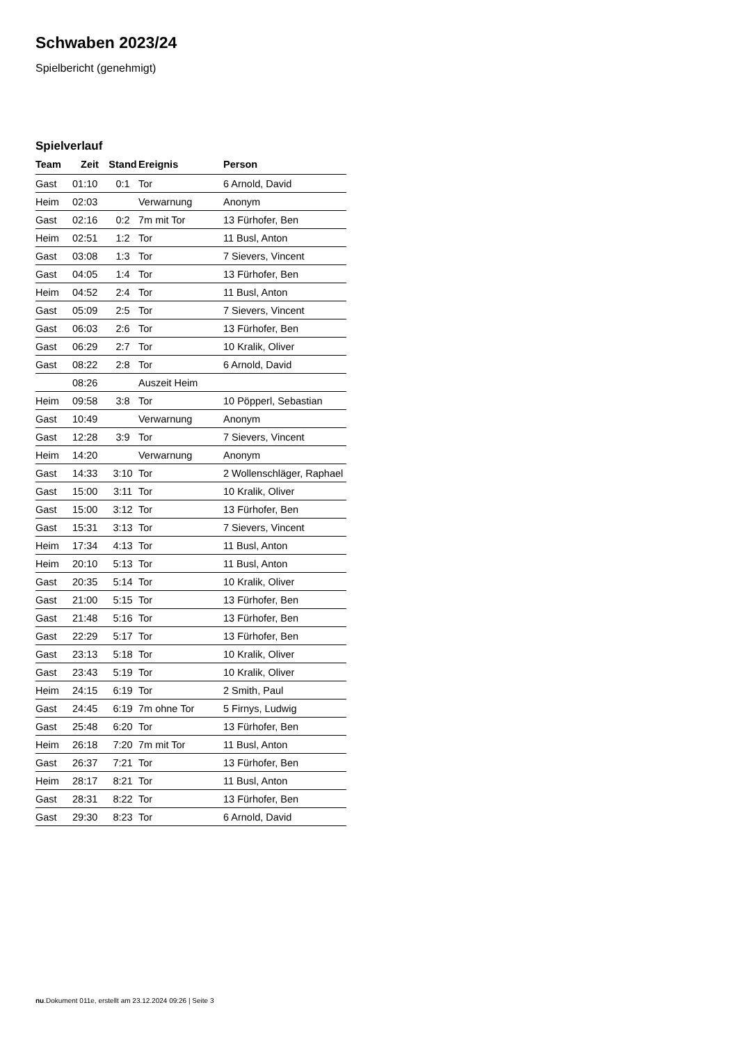Schwaben 2023/24
Spielbericht (genehmigt)
Spielverlauf
| Team | Zeit | Stand | Ereignis | Person |
| --- | --- | --- | --- | --- |
| Gast | 01:10 | 0:1 | Tor | 6 Arnold, David |
| Heim | 02:03 | | Verwarnung | Anonym |
| Gast | 02:16 | 0:2 | 7m mit Tor | 13 Fürhofer, Ben |
| Heim | 02:51 | 1:2 | Tor | 11 Busl, Anton |
| Gast | 03:08 | 1:3 | Tor | 7 Sievers, Vincent |
| Gast | 04:05 | 1:4 | Tor | 13 Fürhofer, Ben |
| Heim | 04:52 | 2:4 | Tor | 11 Busl, Anton |
| Gast | 05:09 | 2:5 | Tor | 7 Sievers, Vincent |
| Gast | 06:03 | 2:6 | Tor | 13 Fürhofer, Ben |
| Gast | 06:29 | 2:7 | Tor | 10 Kralik, Oliver |
| Gast | 08:22 | 2:8 | Tor | 6 Arnold, David |
| | 08:26 | | Auszeit Heim | |
| Heim | 09:58 | 3:8 | Tor | 10 Pöpperl, Sebastian |
| Gast | 10:49 | | Verwarnung | Anonym |
| Gast | 12:28 | 3:9 | Tor | 7 Sievers, Vincent |
| Heim | 14:20 | | Verwarnung | Anonym |
| Gast | 14:33 | 3:10 | Tor | 2 Wollenschläger, Raphael |
| Gast | 15:00 | 3:11 | Tor | 10 Kralik, Oliver |
| Gast | 15:00 | 3:12 | Tor | 13 Fürhofer, Ben |
| Gast | 15:31 | 3:13 | Tor | 7 Sievers, Vincent |
| Heim | 17:34 | 4:13 | Tor | 11 Busl, Anton |
| Heim | 20:10 | 5:13 | Tor | 11 Busl, Anton |
| Gast | 20:35 | 5:14 | Tor | 10 Kralik, Oliver |
| Gast | 21:00 | 5:15 | Tor | 13 Fürhofer, Ben |
| Gast | 21:48 | 5:16 | Tor | 13 Fürhofer, Ben |
| Gast | 22:29 | 5:17 | Tor | 13 Fürhofer, Ben |
| Gast | 23:13 | 5:18 | Tor | 10 Kralik, Oliver |
| Gast | 23:43 | 5:19 | Tor | 10 Kralik, Oliver |
| Heim | 24:15 | 6:19 | Tor | 2 Smith, Paul |
| Gast | 24:45 | 6:19 | 7m ohne Tor | 5 Firnys, Ludwig |
| Gast | 25:48 | 6:20 | Tor | 13 Fürhofer, Ben |
| Heim | 26:18 | 7:20 | 7m mit Tor | 11 Busl, Anton |
| Gast | 26:37 | 7:21 | Tor | 13 Fürhofer, Ben |
| Heim | 28:17 | 8:21 | Tor | 11 Busl, Anton |
| Gast | 28:31 | 8:22 | Tor | 13 Fürhofer, Ben |
| Gast | 29:30 | 8:23 | Tor | 6 Arnold, David |
nu.Dokument 011e, erstellt am 23.12.2024 09:26 | Seite 3